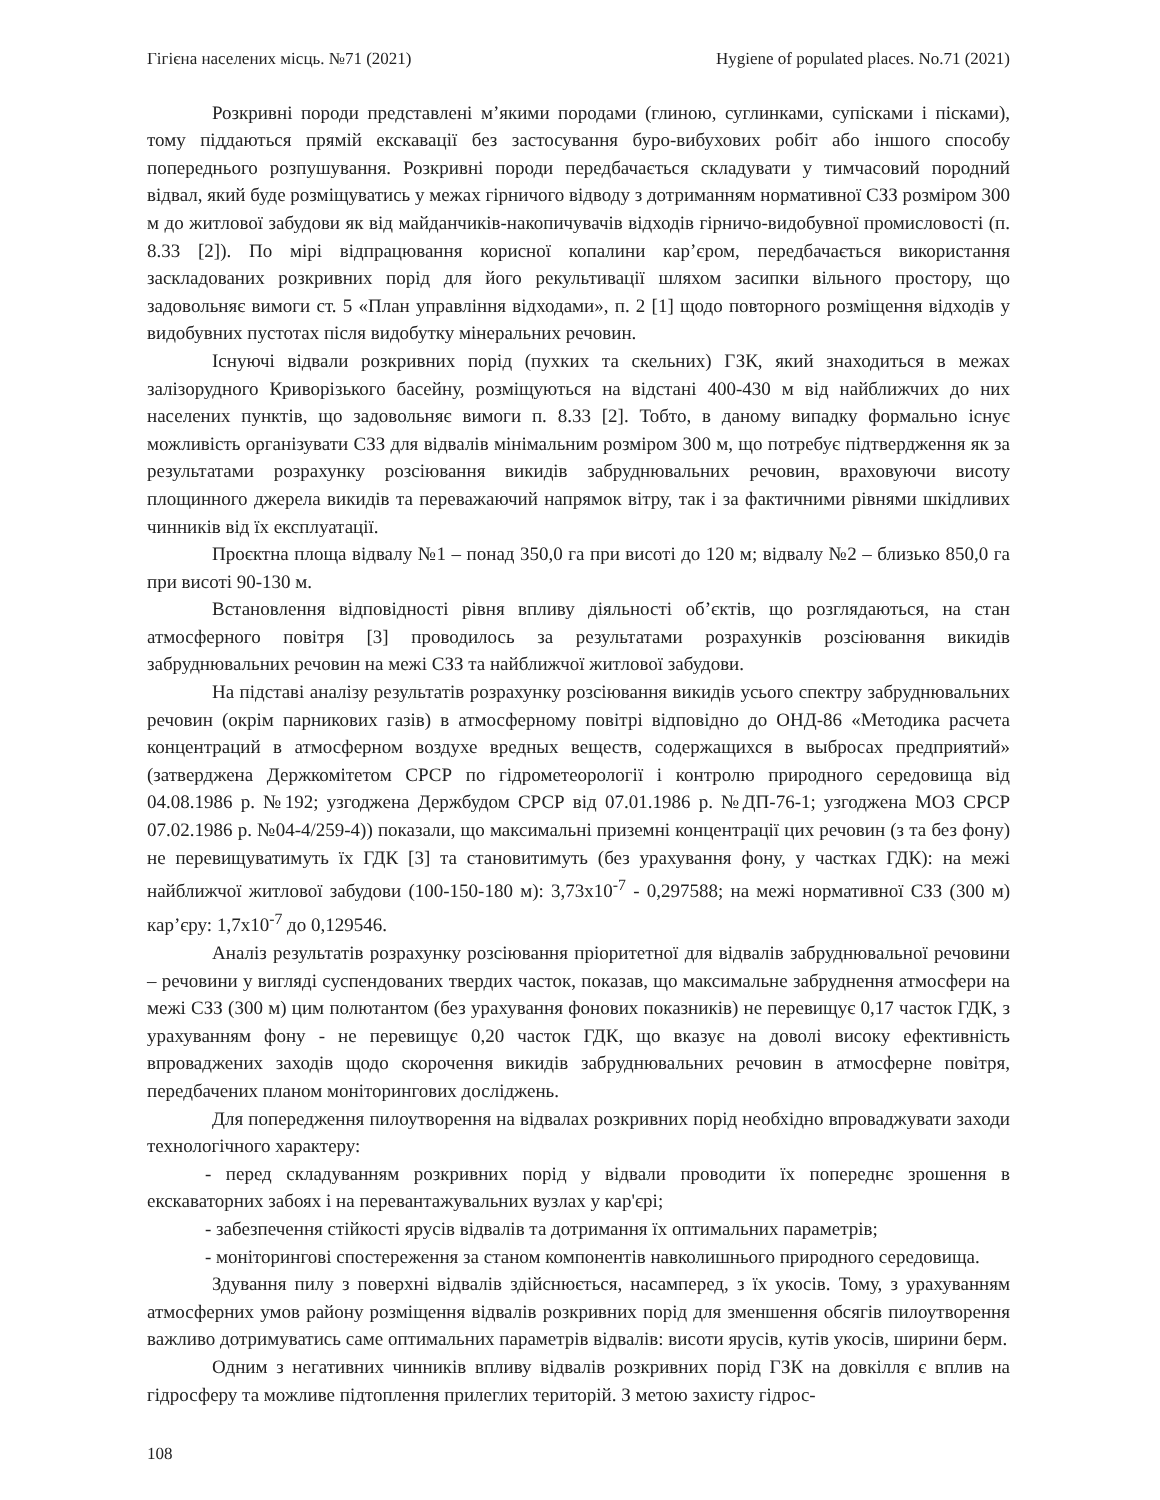Гігієна населених місць. №71 (2021) Hygiene of populated places. No.71 (2021)
Розкривні породи представлені м’якими породами (глиною, суглинками, супісками і пісками), тому піддаються прямій екскавації без застосування буро-вибухових робіт або іншого способу попереднього розпушування. Розкривні породи передбачається складувати у тимчасовий породний відвал, який буде розміщуватись у межах гірничого відводу з дотриманням нормативної СЗЗ розміром 300 м до житлової забудови як від майданчиків-накопичувачів відходів гірничо-видобувної промисловості (п. 8.33 [2]). По мірі відпрацювання корисної копалини кар’єром, передбачається використання заскладованих розкривних порід для його рекультивації шляхом засипки вільного простору, що задовольняє вимоги ст. 5 «План управління відходами», п. 2 [1] щодо повторного розміщення відходів у видобувних пустотах після видобутку мінеральних речовин.
Існуючі відвали розкривних порід (пухких та скельних) ГЗК, який знаходиться в межах залізорудного Криворізького басейну, розміщуються на відстані 400-430 м від найближчих до них населених пунктів, що задовольняє вимоги п. 8.33 [2]. Тобто, в даному випадку формально існує можливість організувати СЗЗ для відвалів мінімальним розміром 300 м, що потребує підтвердження як за результатами розрахунку розсіювання викидів забруднювальних речовин, враховуючи висоту площинного джерела викидів та переважаючий напрямок вітру, так і за фактичними рівнями шкідливих чинників від їх експлуатації.
Проєктна площа відвалу №1 – понад 350,0 га при висоті до 120 м; відвалу №2 – близько 850,0 га при висоті 90-130 м.
Встановлення відповідності рівня впливу діяльності об’єктів, що розглядаються, на стан атмосферного повітря [3] проводилось за результатами розрахунків розсіювання викидів забруднювальних речовин на межі СЗЗ та найближчої житлової забудови.
На підставі аналізу результатів розрахунку розсіювання викидів усього спектру забруднювальних речовин (окрім парникових газів) в атмосферному повітрі відповідно до ОНД-86 «Методика расчета концентраций в атмосферном воздухе вредных веществ, содержащихся в выбросах предприятий» (затверджена Держкомітетом СРСР по гідрометеорології і контролю природного середовища від 04.08.1986 р. №192; узгоджена Держбудом СРСР від 07.01.1986 р. №ДП-76-1; узгоджена МОЗ СРСР 07.02.1986 р. №04-4/259-4)) показали, що максимальні приземні концентрації цих речовин (з та без фону) не перевищуватимуть їх ГДК [3] та становитимуть (без урахування фону, у частках ГДК): на межі найближчої житлової забудови (100-150-180 м): 3,73х10<sup>-7</sup> - 0,297588; на межі нормативної СЗЗ (300 м) кар’єру: 1,7х10<sup>-7</sup> до 0,129546.
Аналіз результатів розрахунку розсіювання пріоритетної для відвалів забруднювальної речовини – речовини у вигляді суспендованих твердих часток, показав, що максимальне забруднення атмосфери на межі СЗЗ (300 м) цим полютантом (без урахування фонових показників) не перевищує 0,17 часток ГДК, з урахуванням фону - не перевищує 0,20 часток ГДК, що вказує на доволі високу ефективність впроваджених заходів щодо скорочення викидів забруднювальних речовин в атмосферне повітря, передбачених планом моніторингових досліджень.
Для попередження пилоутворення на відвалах розкривних порід необхідно впроваджувати заходи технологічного характеру:
- перед складуванням розкривних порід у відвали проводити їх попереднє зрошення в екскаваторних забоях і на перевантажувальних вузлах у кар'єрі;
- забезпечення стійкості ярусів відвалів та дотримання їх оптимальних параметрів;
- моніторингові спостереження за станом компонентів навколишнього природного середовища.
Здування пилу з поверхні відвалів здійснюється, насамперед, з їх укосів. Тому, з урахуванням атмосферних умов району розміщення відвалів розкривних порід для зменшення обсягів пилоутворення важливо дотримуватись саме оптимальних параметрів відвалів: висоти ярусів, кутів укосів, ширини берм.
Одним з негативних чинників впливу відвалів розкривних порід ГЗК на довкілля є вплив на гідросферу та можливе підтоплення прилеглих територій. З метою захисту гідрос-
108